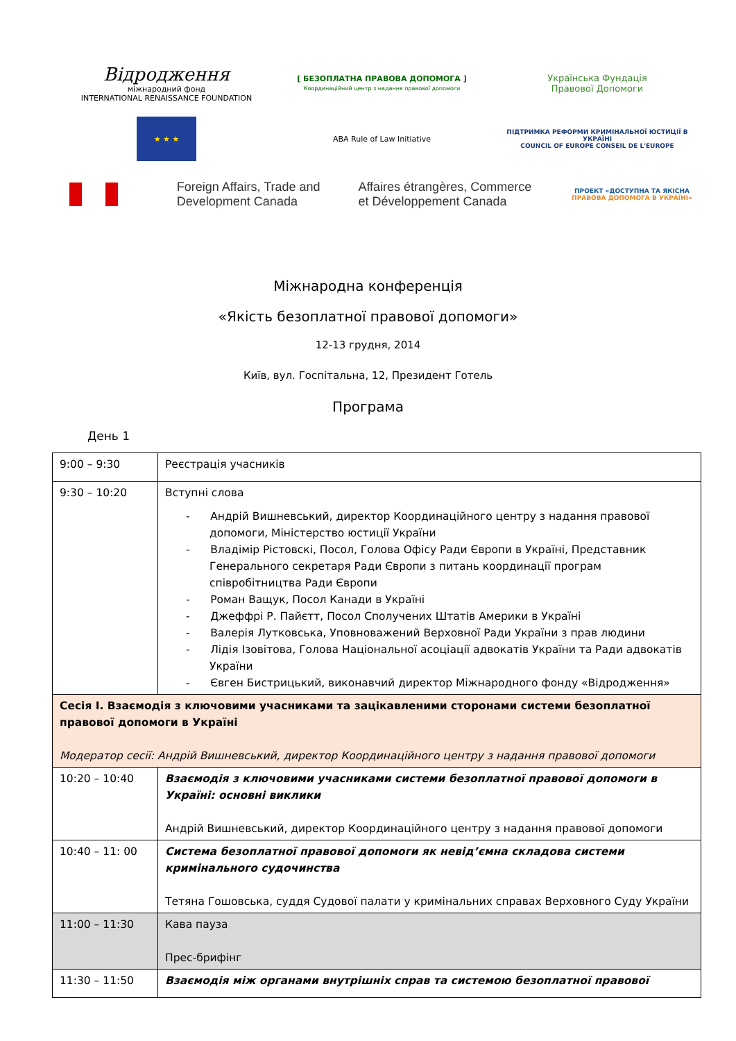Відродження
міжнародний фонд
INTERNATIONAL RENAISSANCE FOUNDATION
[ БЕЗОПЛАТНА ПРАВОВА ДОПОМОГА ]
Координаційний центр з надання правової допомоги
Українська Фундація
Правової Допомоги
★ ★ ★
ABA Rule of Law Initiative
ПІДТРИМКА РЕФОРМИ КРИМІНАЛЬНОЇ ЮСТИЦІЇ В УКРАЇНІ
COUNCIL OF EUROPE CONSEIL DE L'EUROPE
Foreign Affairs, Trade and
Development Canada
Affaires étrangères, Commerce
et Développement Canada
ПРОЕКТ «ДОСТУПНА ТА ЯКІСНА ПРАВОВА ДОПОМОГА В УКРАЇНІ»
Міжнародна конференція
«Якість безоплатної правової допомоги»
12-13 грудня, 2014
Київ, вул. Госпітальна, 12, Президент Готель
Програма
День 1
| 9:00 – 9:30 | Реєстрація учасників |
| 9:30 – 10:20 | Вступні слова - Андрій Вишневський, директор Координаційного центру з надання правової допомоги, Міністерство юстиції України - Владімір Рістовскі, Посол, Голова Офісу Ради Європи в Україні, Представник Генерального секретаря Ради Європи з питань координації програм співробітництва Ради Європи - Роман Ващук, Посол Канади в Україні - Джеффрі Р. Пайєтт, Посол Сполучених Штатів Америки в Україні - Валерія Лутковська, Уповноважений Верховної Ради України з прав людини - Лідія Ізовітова, Голова Національної асоціації адвокатів України та Ради адвокатів України - Євген Бистрицький, виконавчий директор Міжнародного фонду «Відродження» |
| Сесія І. Взаємодія з ключовими учасниками та зацікавленими сторонами системи безоплатної правової допомоги в Україні Модератор сесії: Андрій Вишневський, директор Координаційного центру з надання правової допомоги | |
| 10:20 – 10:40 | Взаємодія з ключовими учасниками системи безоплатної правової допомоги в Україні: основні виклики Андрій Вишневський, директор Координаційного центру з надання правової допомоги |
| 10:40 – 11: 00 | Система безоплатної правової допомоги як невід’ємна складова системи кримінального судочинства Тетяна Гошовська, суддя Судової палати у кримінальних справах Верховного Суду України |
| 11:00 – 11:30 | Кава пауза Прес-брифінг |
| 11:30 – 11:50 | Взаємодія між органами внутрішніх справ та системою безоплатної правової |